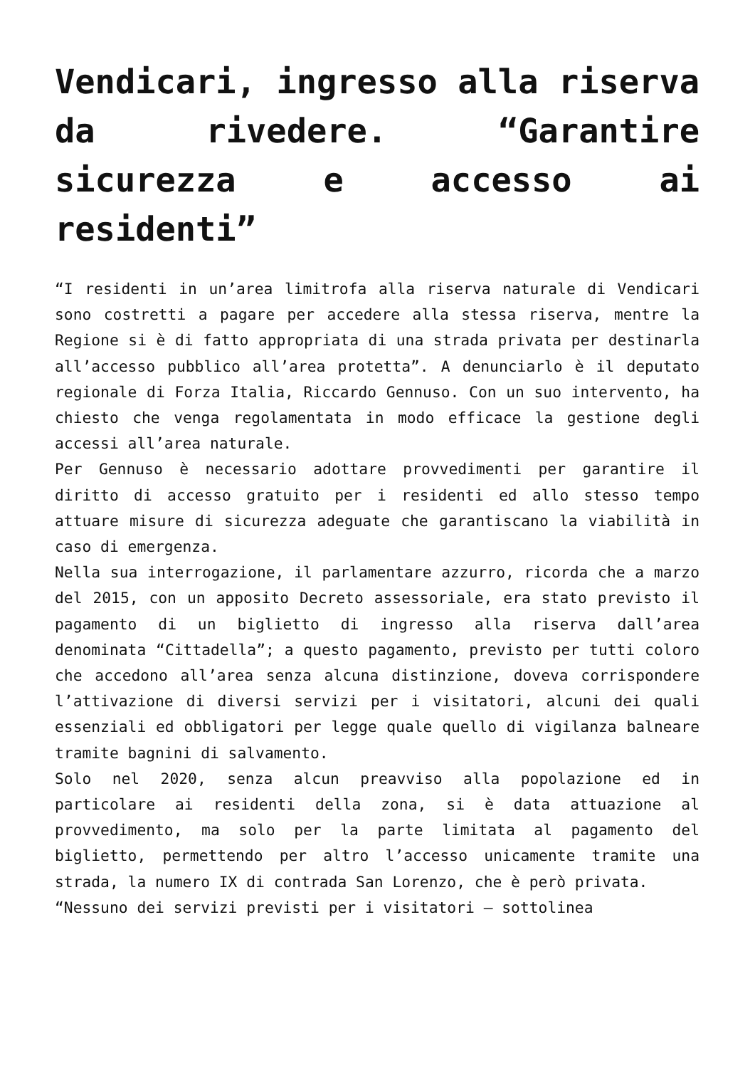Vendicari, ingresso alla riserva da rivedere. “Garantire sicurezza e accesso ai residenti”
“I residenti in un’area limitrofa alla riserva naturale di Vendicari sono costretti a pagare per accedere alla stessa riserva, mentre la Regione si è di fatto appropriata di una strada privata per destinarla all’accesso pubblico all’area protetta”. A denunciarlo è il deputato regionale di Forza Italia, Riccardo Gennuso. Con un suo intervento, ha chiesto che venga regolamentata in modo efficace la gestione degli accessi all’area naturale.
Per Gennuso è necessario adottare provvedimenti per garantire il diritto di accesso gratuito per i residenti ed allo stesso tempo attuare misure di sicurezza adeguate che garantiscano la viabilità in caso di emergenza.
Nella sua interrogazione, il parlamentare azzurro, ricorda che a marzo del 2015, con un apposito Decreto assessoriale, era stato previsto il pagamento di un biglietto di ingresso alla riserva dall’area denominata “Cittadella”; a questo pagamento, previsto per tutti coloro che accedono all’area senza alcuna distinzione, doveva corrispondere l’attivazione di diversi servizi per i visitatori, alcuni dei quali essenziali ed obbligatori per legge quale quello di vigilanza balneare tramite bagnini di salvamento.
Solo nel 2020, senza alcun preavviso alla popolazione ed in particolare ai residenti della zona, si è data attuazione al provvedimento, ma solo per la parte limitata al pagamento del biglietto, permettendo per altro l’accesso unicamente tramite una strada, la numero IX di contrada San Lorenzo, che è però privata.
“Nessuno dei servizi previsti per i visitatori – sottolinea